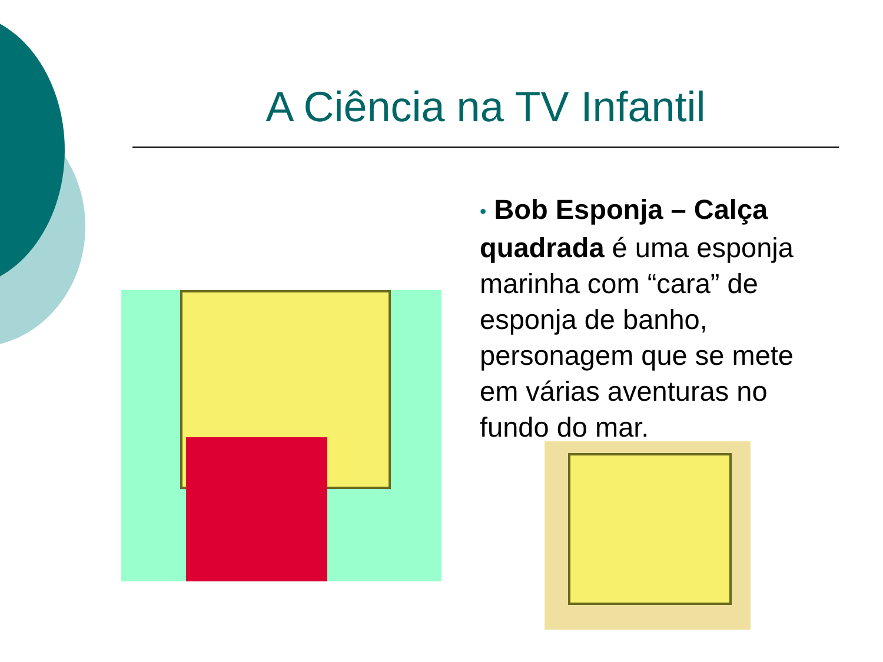A Ciência na TV Infantil
• Bob Esponja – Calça quadrada é uma esponja marinha com “cara” de esponja de banho, personagem que se mete em várias aventuras no fundo do mar.